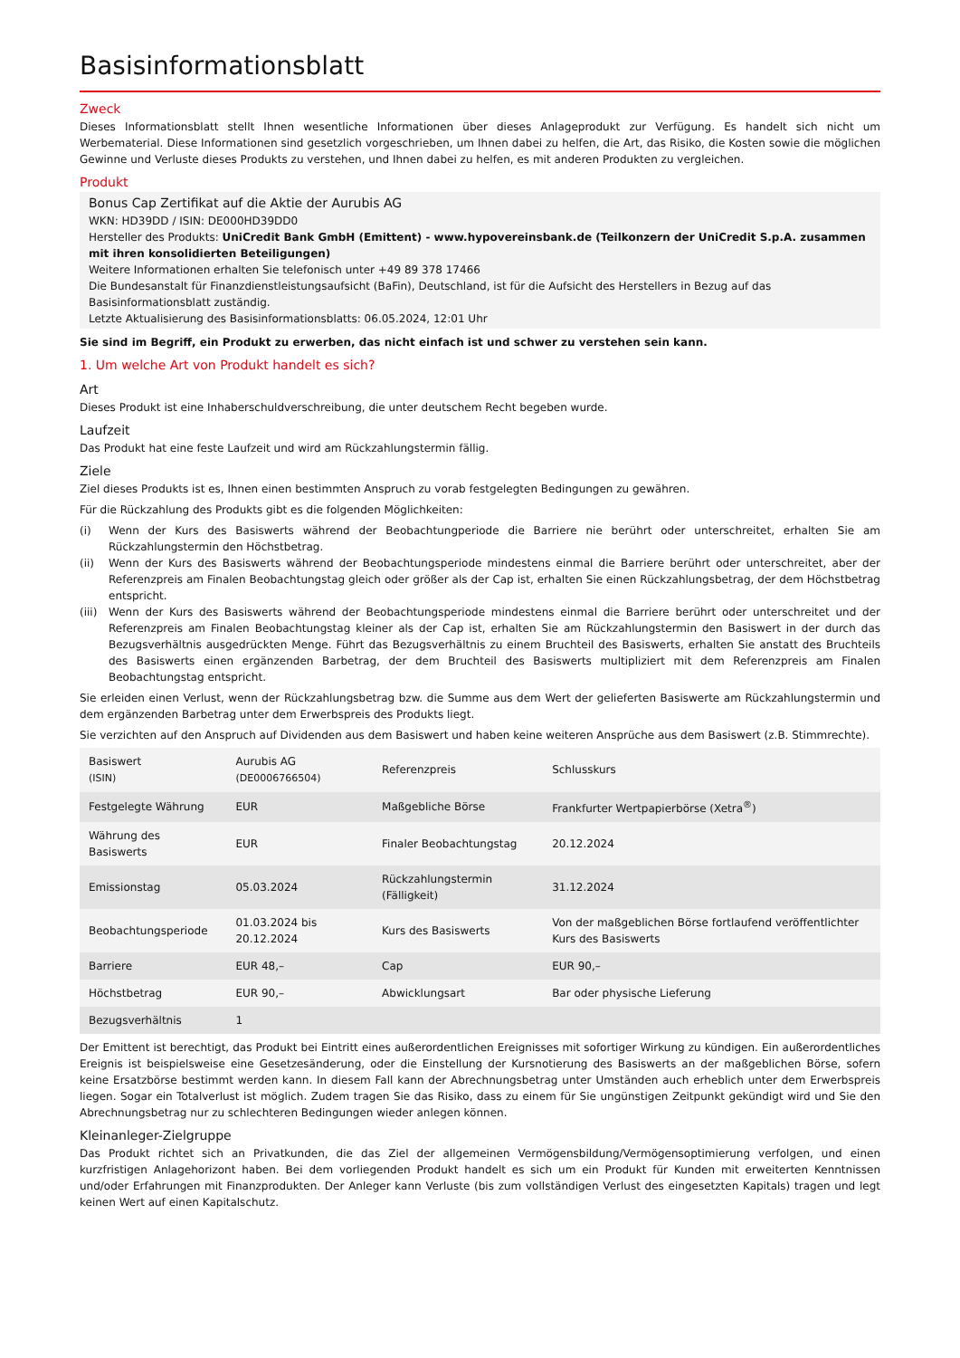Basisinformationsblatt
Zweck
Dieses Informationsblatt stellt Ihnen wesentliche Informationen über dieses Anlageprodukt zur Verfügung. Es handelt sich nicht um Werbematerial. Diese Informationen sind gesetzlich vorgeschrieben, um Ihnen dabei zu helfen, die Art, das Risiko, die Kosten sowie die möglichen Gewinne und Verluste dieses Produkts zu verstehen, und Ihnen dabei zu helfen, es mit anderen Produkten zu vergleichen.
Produkt
Bonus Cap Zertifikat auf die Aktie der Aurubis AG
WKN: HD39DD / ISIN: DE000HD39DD0
Hersteller des Produkts: UniCredit Bank GmbH (Emittent) - www.hypovereinsbank.de (Teilkonzern der UniCredit S.p.A. zusammen mit ihren konsolidierten Beteiligungen)
Weitere Informationen erhalten Sie telefonisch unter +49 89 378 17466
Die Bundesanstalt für Finanzdienstleistungsaufsicht (BaFin), Deutschland, ist für die Aufsicht des Herstellers in Bezug auf das Basisinformationsblatt zuständig.
Letzte Aktualisierung des Basisinformationsblatts: 06.05.2024, 12:01 Uhr
Sie sind im Begriff, ein Produkt zu erwerben, das nicht einfach ist und schwer zu verstehen sein kann.
1. Um welche Art von Produkt handelt es sich?
Art
Dieses Produkt ist eine Inhaberschuldverschreibung, die unter deutschem Recht begeben wurde.
Laufzeit
Das Produkt hat eine feste Laufzeit und wird am Rückzahlungstermin fällig.
Ziele
Ziel dieses Produkts ist es, Ihnen einen bestimmten Anspruch zu vorab festgelegten Bedingungen zu gewähren.
Für die Rückzahlung des Produkts gibt es die folgenden Möglichkeiten:
(i) Wenn der Kurs des Basiswerts während der Beobachtungperiode die Barriere nie berührt oder unterschreitet, erhalten Sie am Rückzahlungstermin den Höchstbetrag.
(ii) Wenn der Kurs des Basiswerts während der Beobachtungsperiode mindestens einmal die Barriere berührt oder unterschreitet, aber der Referenzpreis am Finalen Beobachtungstag gleich oder größer als der Cap ist, erhalten Sie einen Rückzahlungsbetrag, der dem Höchstbetrag entspricht.
(iii) Wenn der Kurs des Basiswerts während der Beobachtungsperiode mindestens einmal die Barriere berührt oder unterschreitet und der Referenzpreis am Finalen Beobachtungstag kleiner als der Cap ist, erhalten Sie am Rückzahlungstermin den Basiswert in der durch das Bezugsverhältnis ausgedrückten Menge. Führt das Bezugsverhältnis zu einem Bruchteil des Basiswerts, erhalten Sie anstatt des Bruchteils des Basiswerts einen ergänzenden Barbetrag, der dem Bruchteil des Basiswerts multipliziert mit dem Referenzpreis am Finalen Beobachtungstag entspricht.
Sie erleiden einen Verlust, wenn der Rückzahlungsbetrag bzw. die Summe aus dem Wert der gelieferten Basiswerte am Rückzahlungstermin und dem ergänzenden Barbetrag unter dem Erwerbspreis des Produkts liegt.
Sie verzichten auf den Anspruch auf Dividenden aus dem Basiswert und haben keine weiteren Ansprüche aus dem Basiswert (z.B. Stimmrechte).
| Basiswert (ISIN) | Aurubis AG (DE0006766504) | Referenzpreis | Schlusskurs |
| Festgelegte Währung | EUR | Maßgebliche Börse | Frankfurter Wertpapierbörse (Xetra<sup>®</sup>) |
| Währung des Basiswerts | EUR | Finaler Beobachtungstag | 20.12.2024 |
| Emissionstag | 05.03.2024 | Rückzahlungstermin (Fälligkeit) | 31.12.2024 |
| Beobachtungsperiode | 01.03.2024 bis 20.12.2024 | Kurs des Basiswerts | Von der maßgeblichen Börse fortlaufend veröffentlichter Kurs des Basiswerts |
| Barriere | EUR 48,– | Cap | EUR 90,– |
| Höchstbetrag | EUR 90,– | Abwicklungsart | Bar oder physische Lieferung |
| Bezugsverhältnis | 1 | | |
Der Emittent ist berechtigt, das Produkt bei Eintritt eines außerordentlichen Ereignisses mit sofortiger Wirkung zu kündigen. Ein außerordentliches Ereignis ist beispielsweise eine Gesetzesänderung, oder die Einstellung der Kursnotierung des Basiswerts an der maßgeblichen Börse, sofern keine Ersatzbörse bestimmt werden kann. In diesem Fall kann der Abrechnungsbetrag unter Umständen auch erheblich unter dem Erwerbspreis liegen. Sogar ein Totalverlust ist möglich. Zudem tragen Sie das Risiko, dass zu einem für Sie ungünstigen Zeitpunkt gekündigt wird und Sie den Abrechnungsbetrag nur zu schlechteren Bedingungen wieder anlegen können.
Kleinanleger-Zielgruppe
Das Produkt richtet sich an Privatkunden, die das Ziel der allgemeinen Vermögensbildung/Vermögensoptimierung verfolgen, und einen kurzfristigen Anlagehorizont haben. Bei dem vorliegenden Produkt handelt es sich um ein Produkt für Kunden mit erweiterten Kenntnissen und/oder Erfahrungen mit Finanzprodukten. Der Anleger kann Verluste (bis zum vollständigen Verlust des eingesetzten Kapitals) tragen und legt keinen Wert auf einen Kapitalschutz.